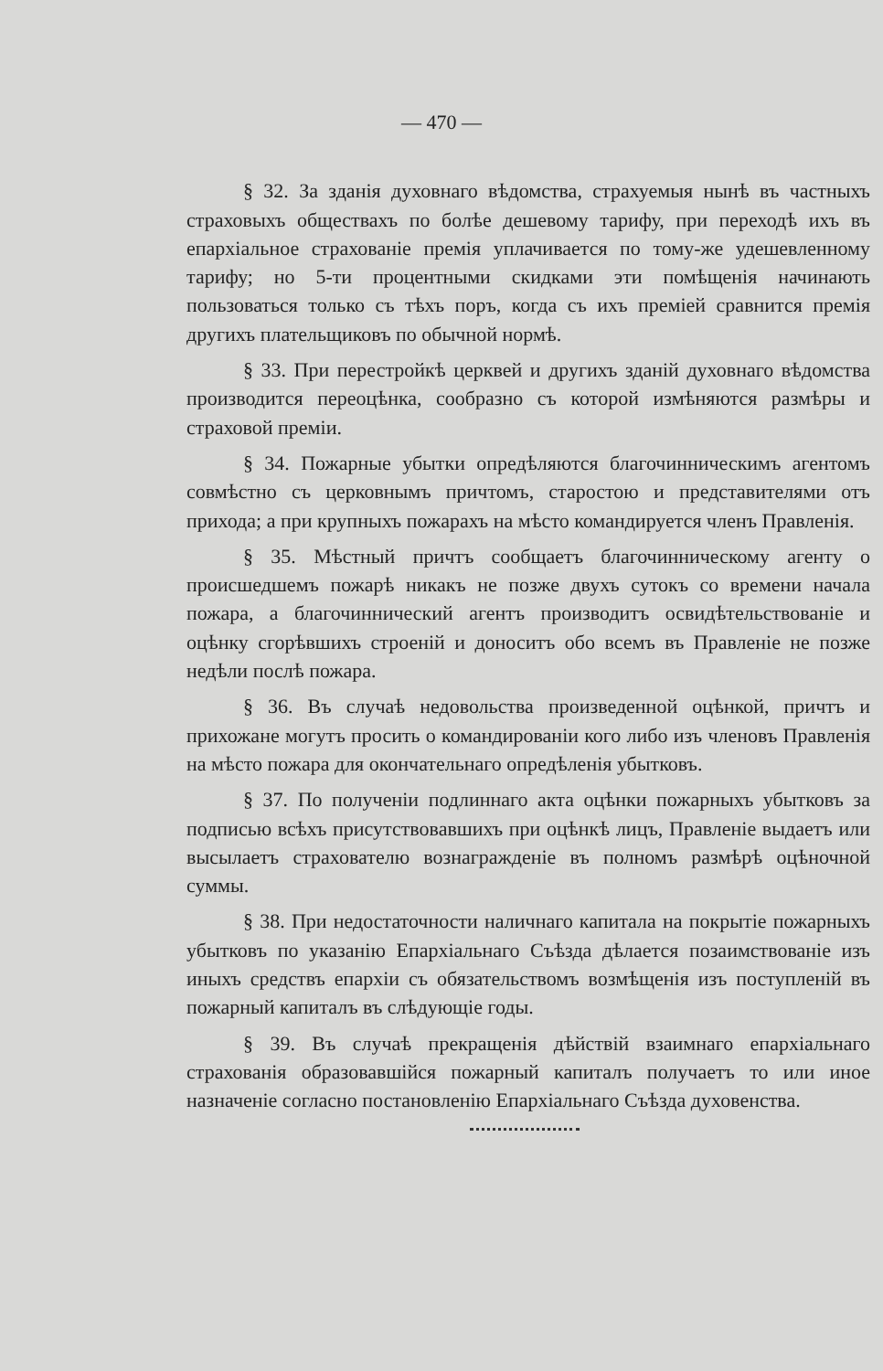— 470 —
§ 32. За зданія духовнаго вѣдомства, страхуемыя нынѣ въ частныхъ страховыхъ обществахъ по болѣе дешевому тарифу, при переходѣ ихъ въ епархіальное страхованіе премія уплачивается по тому-же удешевленному тарифу; но 5-ти процентными скидками эти помѣщенія начинають пользоваться только съ тѣхъ поръ, когда съ ихъ преміей сравнится премія другихъ плательщиковъ по обычной нормѣ.
§ 33. При перестройкѣ церквей и другихъ зданій духовнаго вѣдомства производится переоцѣнка, сообразно съ которой измѣняются размѣры и страховой преміи.
§ 34. Пожарные убытки опредѣляются благочинническимъ агентомъ совмѣстно съ церковнымъ причтомъ, старостою и представителями отъ прихода; а при крупныхъ пожарахъ на мѣсто командируется членъ Правленія.
§ 35. Мѣстный причтъ сообщаетъ благочинническому агенту о происшедшемъ пожарѣ никакъ не позже двухъ сутокъ со времени начала пожара, а благочиннический агентъ производитъ освидѣтельствованіе и оцѣнку сгорѣвшихъ строеній и доноситъ обо всемъ въ Правленіе не позже недѣли послѣ пожара.
§ 36. Въ случаѣ недовольства произведенной оцѣнкой, причтъ и прихожане могутъ просить о командированіи кого либо изъ членовъ Правленія на мѣсто пожара для окончательнаго опредѣленія убытковъ.
§ 37. По полученіи подлиннаго акта оцѣнки пожарныхъ убытковъ за подписью всѣхъ присутствовавшихъ при оцѣнкѣ лицъ, Правленіе выдаетъ или высылаетъ страхователю вознагражденіе въ полномъ размѣрѣ оцѣночной суммы.
§ 38. При недостаточности наличнаго капитала на покрытіе пожарныхъ убытковъ по указанію Епархіальнаго Съѣзда дѣлается позаимствованіе изъ иныхъ средствъ епархіи съ обязательствомъ возмѣщенія изъ поступленій въ пожарный капиталъ въ слѣдующіе годы.
§ 39. Въ случаѣ прекращенія дѣйствій взаимнаго епархіальнаго страхованія образовавшійся пожарный капиталъ получаетъ то или иное назначеніе согласно постановленію Епархіальнаго Съѣзда духовенства.